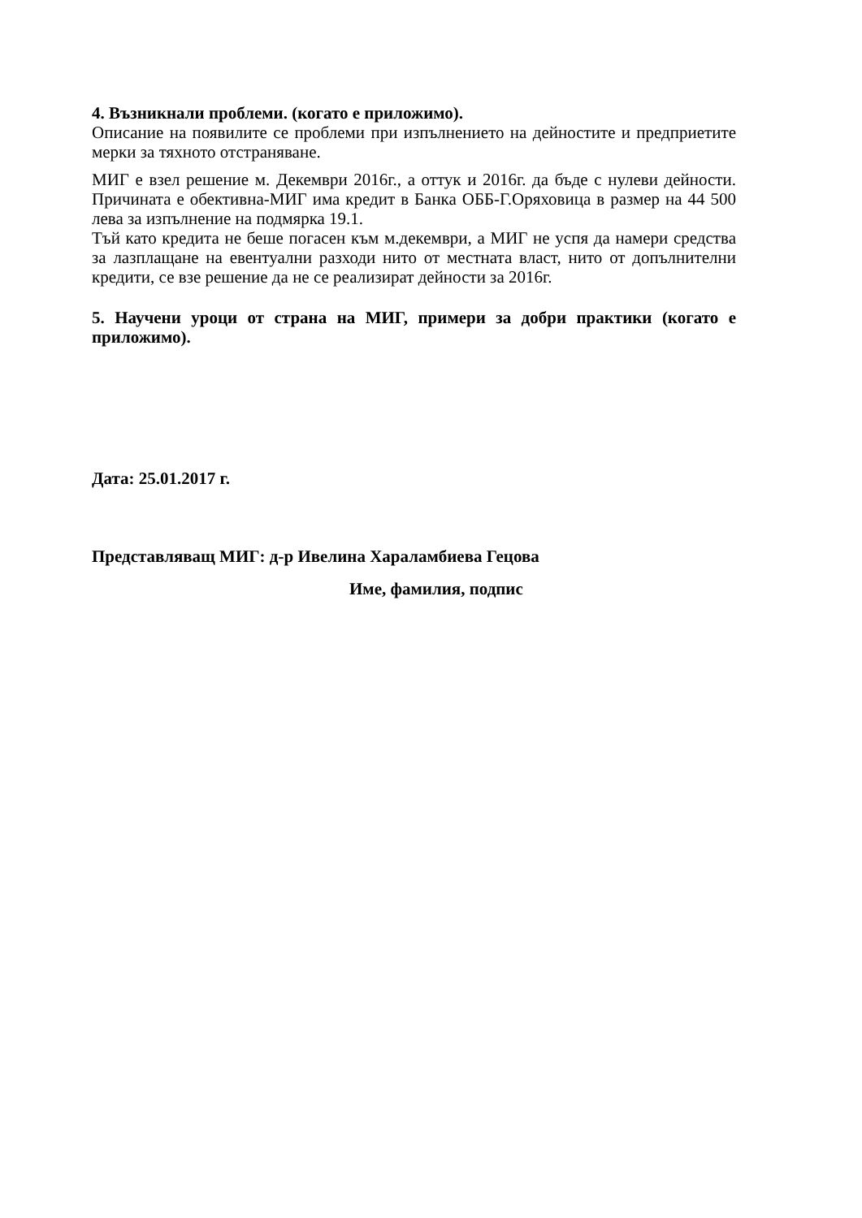4. Възникнали проблеми. (когато е приложимо).
Описание на появилите се проблеми при изпълнението на дейностите и предприетите мерки за тяхното отстраняване.
МИГ е взел решение м. Декември 2016г., а оттук и 2016г. да бъде с нулеви дейности. Причината е обективна-МИГ има кредит в Банка ОББ-Г.Оряховица в размер на 44 500 лева за изпълнение на подмярка 19.1.
Тъй като кредита не беше погасен към м.декември, а МИГ не успя да намери средства за лазплащане на евентуални разходи нито от местната власт, нито от допълнителни кредити, се взе решение да не се реализират дейности за 2016г.
5. Научени уроци от страна на МИГ, примери за добри практики (когато е приложимо).
Дата: 25.01.2017 г.
Представляващ МИГ: д-р Ивелина Хараламбиева Гецова
Име, фамилия, подпис